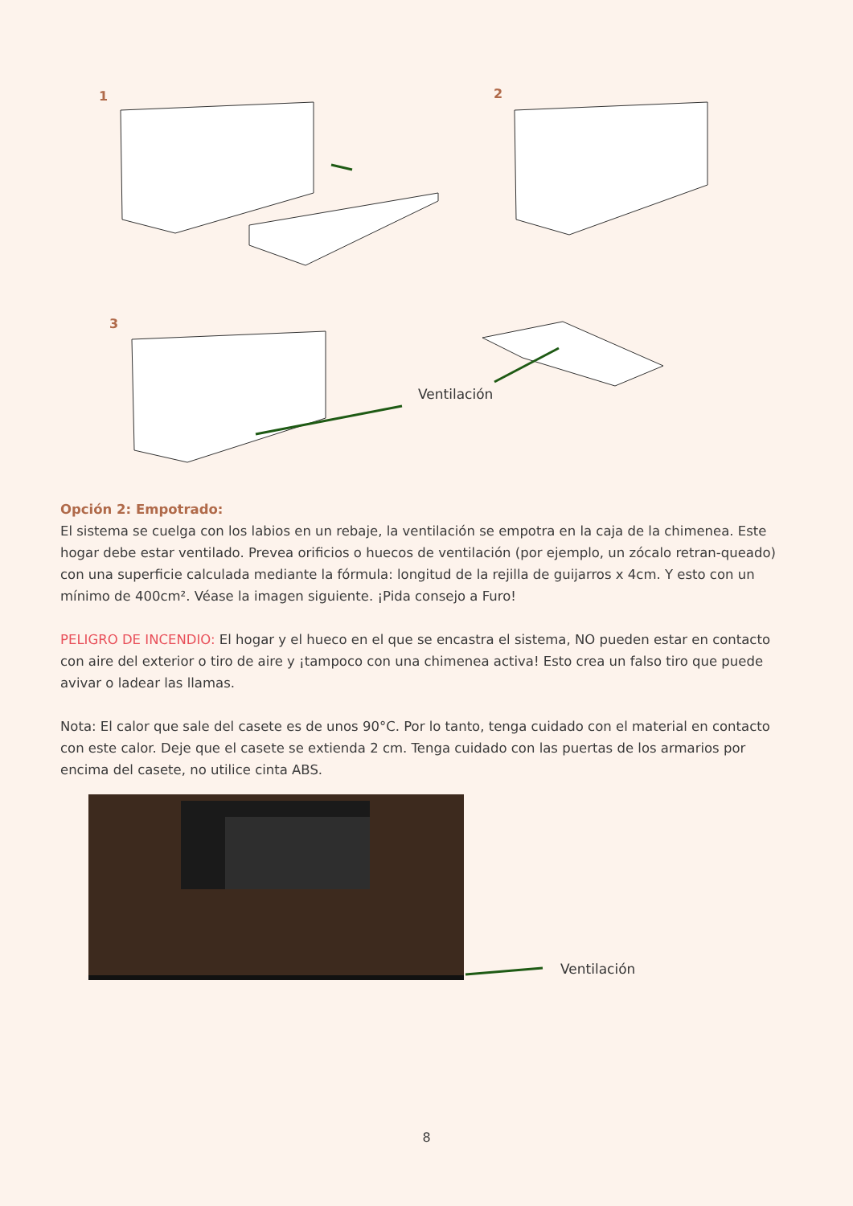1 2
3
Ventilación
Opción 2: Empotrado:
El sistema se cuelga con los labios en un rebaje, la ventilación se empotra en la caja de la chimenea. Este hogar debe estar ventilado. Prevea orificios o huecos de ventilación (por ejemplo, un zócalo retran-queado) con una superficie calculada mediante la fórmula: longitud de la rejilla de guijarros x 4cm. Y esto con un mínimo de 400cm². Véase la imagen siguiente. ¡Pida consejo a Furo!
PELIGRO DE INCENDIO: El hogar y el hueco en el que se encastra el sistema, NO pueden estar en contacto con aire del exterior o tiro de aire y ¡tampoco con una chimenea activa! Esto crea un falso tiro que puede avivar o ladear las llamas.
Nota: El calor que sale del casete es de unos 90°C. Por lo tanto, tenga cuidado con el material en contacto con este calor. Deje que el casete se extienda 2 cm. Tenga cuidado con las puertas de los armarios por encima del casete, no utilice cinta ABS.
Ventilación
8